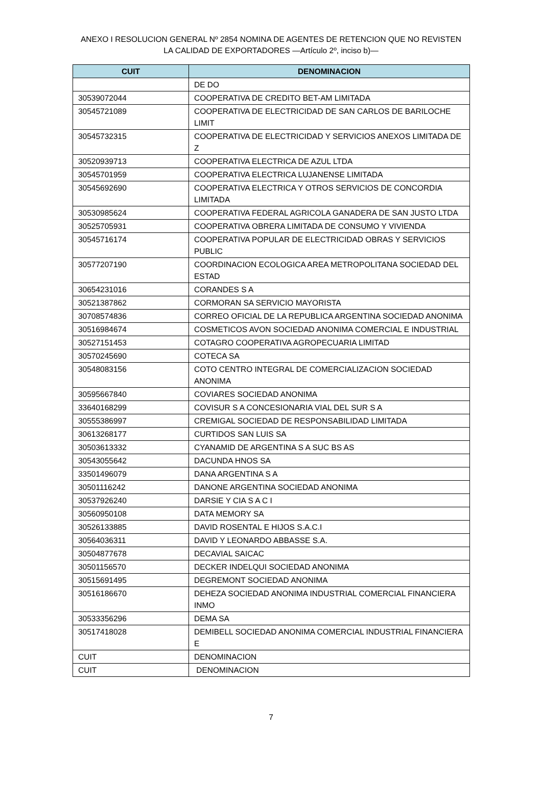ANEXO I RESOLUCION GENERAL Nº 2854 NOMINA DE AGENTES DE RETENCION QUE NO REVISTEN LA CALIDAD DE EXPORTADORES —Artículo 2º, inciso b)—
| CUIT | DENOMINACION |
| --- | --- |
| | DE DO |
| 30539072044 | COOPERATIVA DE CREDITO BET-AM LIMITADA |
| 30545721089 | COOPERATIVA DE ELECTRICIDAD DE SAN CARLOS DE BARILOCHE LIMIT |
| 30545732315 | COOPERATIVA DE ELECTRICIDAD Y SERVICIOS ANEXOS LIMITADA DE Z |
| 30520939713 | COOPERATIVA ELECTRICA DE AZUL LTDA |
| 30545701959 | COOPERATIVA ELECTRICA LUJANENSE LIMITADA |
| 30545692690 | COOPERATIVA ELECTRICA Y OTROS SERVICIOS DE CONCORDIA LIMITADA |
| 30530985624 | COOPERATIVA FEDERAL AGRICOLA GANADERA DE SAN JUSTO LTDA |
| 30525705931 | COOPERATIVA OBRERA LIMITADA DE CONSUMO Y VIVIENDA |
| 30545716174 | COOPERATIVA POPULAR DE ELECTRICIDAD OBRAS Y SERVICIOS PUBLIC |
| 30577207190 | COORDINACION ECOLOGICA AREA METROPOLITANA SOCIEDAD DEL ESTAD |
| 30654231016 | CORANDES S A |
| 30521387862 | CORMORAN SA SERVICIO MAYORISTA |
| 30708574836 | CORREO OFICIAL DE LA REPUBLICA ARGENTINA SOCIEDAD ANONIMA |
| 30516984674 | COSMETICOS AVON SOCIEDAD ANONIMA COMERCIAL E INDUSTRIAL |
| 30527151453 | COTAGRO COOPERATIVA AGROPECUARIA LIMITAD |
| 30570245690 | COTECA SA |
| 30548083156 | COTO CENTRO INTEGRAL DE COMERCIALIZACION SOCIEDAD ANONIMA |
| 30595667840 | COVIARES SOCIEDAD ANONIMA |
| 33640168299 | COVISUR S A CONCESIONARIA VIAL DEL SUR S A |
| 30555386997 | CREMIGAL SOCIEDAD DE RESPONSABILIDAD LIMITADA |
| 30613268177 | CURTIDOS SAN LUIS SA |
| 30503613332 | CYANAMID DE ARGENTINA S A SUC BS AS |
| 30543055642 | DACUNDA HNOS SA |
| 33501496079 | DANA ARGENTINA S A |
| 30501116242 | DANONE ARGENTINA SOCIEDAD ANONIMA |
| 30537926240 | DARSIE Y CIA S A C I |
| 30560950108 | DATA MEMORY SA |
| 30526133885 | DAVID ROSENTAL E HIJOS S.A.C.I |
| 30564036311 | DAVID Y LEONARDO ABBASSE S.A. |
| 30504877678 | DECAVIAL SAICAC |
| 30501156570 | DECKER INDELQUI SOCIEDAD ANONIMA |
| 30515691495 | DEGREMONT SOCIEDAD ANONIMA |
| 30516186670 | DEHEZA SOCIEDAD ANONIMA INDUSTRIAL COMERCIAL FINANCIERA INMO |
| 30533356296 | DEMA SA |
| 30517418028 | DEMIBELL SOCIEDAD ANONIMA COMERCIAL INDUSTRIAL FINANCIERA E |
| CUIT | DENOMINACION |
| CUIT | DENOMINACION |
7